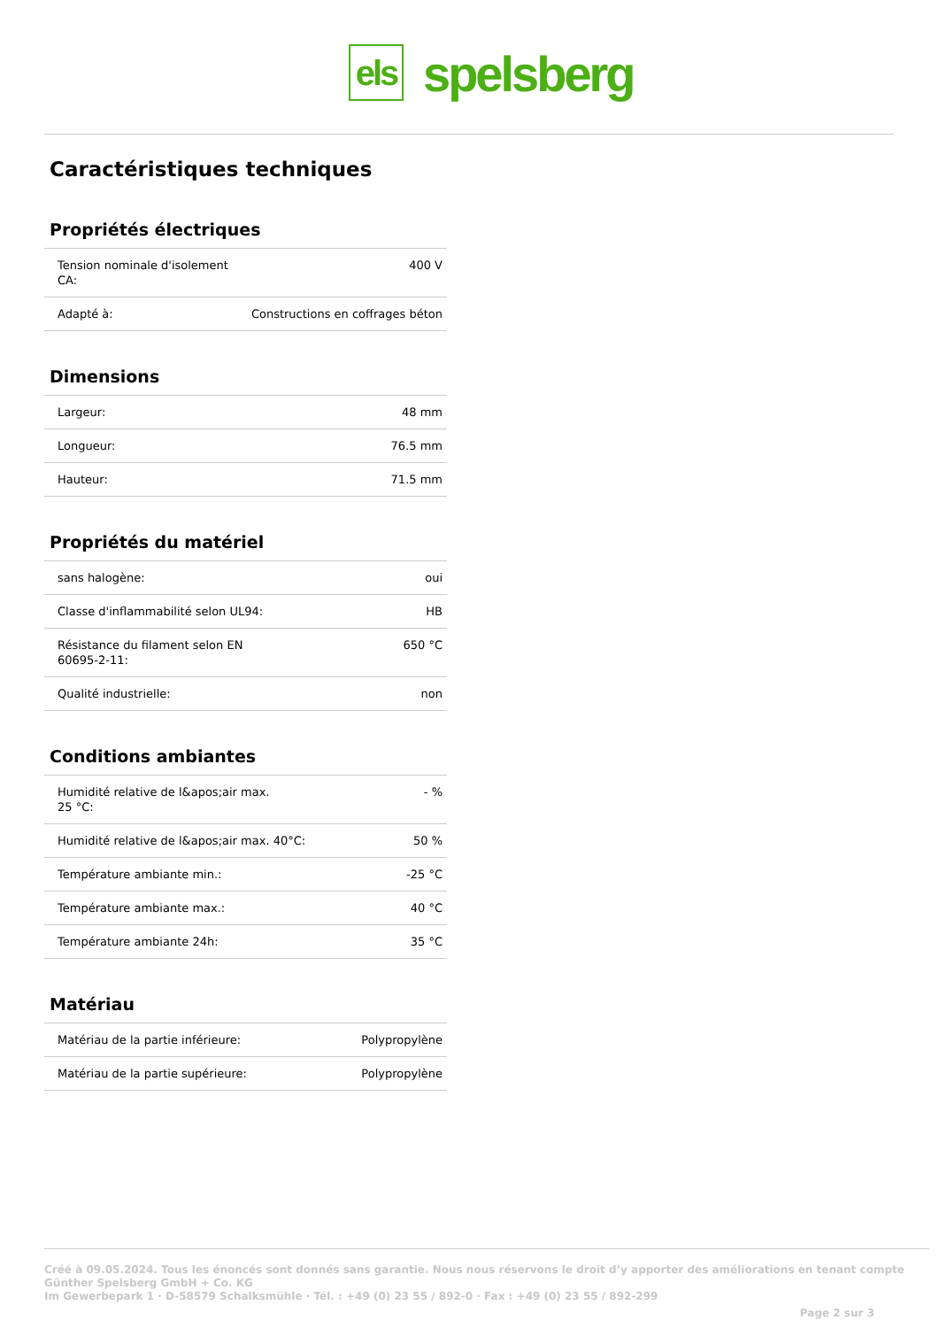els
spelsberg
Caractéristiques techniques
Propriétés électriques
| Tension nominale d'isolement CA: | 400 V |
| Adapté à: | Constructions en coffrages béton |
Dimensions
| Largeur: | 48 mm |
| Longueur: | 76.5 mm |
| Hauteur: | 71.5 mm |
Propriétés du matériel
| sans halogène: | oui |
| Classe d'inflammabilité selon UL94: | HB |
| Résistance du filament selon EN 60695-2-11: | 650 °C |
| Qualité industrielle: | non |
Conditions ambiantes
| Humidité relative de l&apos;air max. 25 °C: | - % |
| Humidité relative de l&apos;air max. 40°C: | 50 % |
| Température ambiante min.: | -25 °C |
| Température ambiante max.: | 40 °C |
| Température ambiante 24h: | 35 °C |
Matériau
| Matériau de la partie inférieure: | Polypropylène |
| Matériau de la partie supérieure: | Polypropylène |
Créé à 09.05.2024. Tous les énoncés sont donnés sans garantie. Nous nous réservons le droit d’y apporter des améliorations en tenant compte
Günther Spelsberg GmbH + Co. KG
Im Gewerbepark 1 · D-58579 Schalksmühle · Tél. : +49 (0) 23 55 / 892-0 · Fax : +49 (0) 23 55 / 892-299
Page 2 sur 3